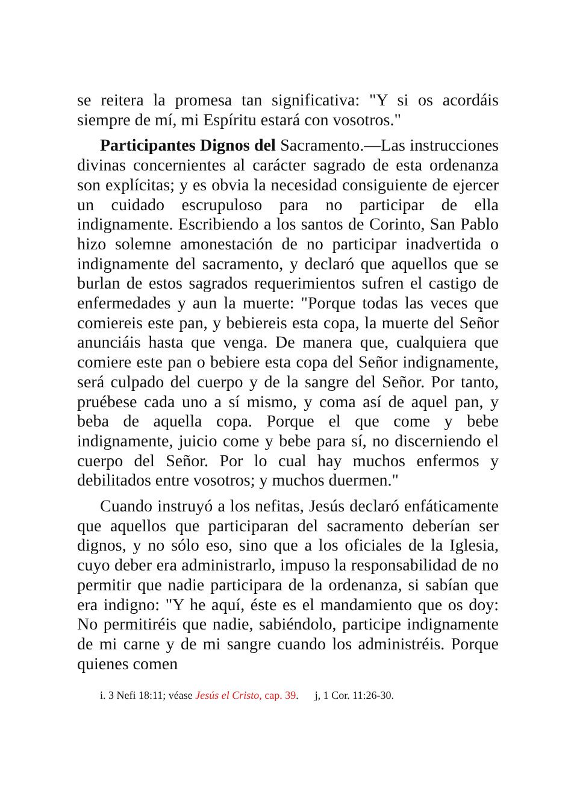se reitera la promesa tan significativa: "Y si os acordáis siempre de mí, mi Espíritu estará con vosotros."
Participantes Dignos del Sacramento.—Las instrucciones divinas concernientes al carácter sagrado de esta ordenanza son explícitas; y es obvia la necesidad consiguiente de ejercer un cuidado escrupuloso para no participar de ella indignamente. Escribiendo a los santos de Corinto, San Pablo hizo solemne amonestación de no participar inadvertida o indignamente del sacramento, y declaró que aquellos que se burlan de estos sagrados requerimientos sufren el castigo de enfermedades y aun la muerte: "Porque todas las veces que comiereis este pan, y bebiereis esta copa, la muerte del Señor anunciáis hasta que venga. De manera que, cualquiera que comiere este pan o bebiere esta copa del Señor indignamente, será culpado del cuerpo y de la sangre del Señor. Por tanto, pruébese cada uno a sí mismo, y coma así de aquel pan, y beba de aquella copa. Porque el que come y bebe indignamente, juicio come y bebe para sí, no discerniendo el cuerpo del Señor. Por lo cual hay muchos enfermos y debilitados entre vosotros; y muchos duermen."
Cuando instruyó a los nefitas, Jesús declaró enfáticamente que aquellos que participaran del sacramento deberían ser dignos, y no sólo eso, sino que a los oficiales de la Iglesia, cuyo deber era administrarlo, impuso la responsabilidad de no permitir que nadie participara de la ordenanza, si sabían que era indigno: "Y he aquí, éste es el mandamiento que os doy: No permitiréis que nadie, sabiéndolo, participe indignamente de mi carne y de mi sangre cuando los administréis. Porque quienes comen
i. 3 Nefi 18:11; véase Jesús el Cristo, cap. 39. j, 1 Cor. 11:26-30.